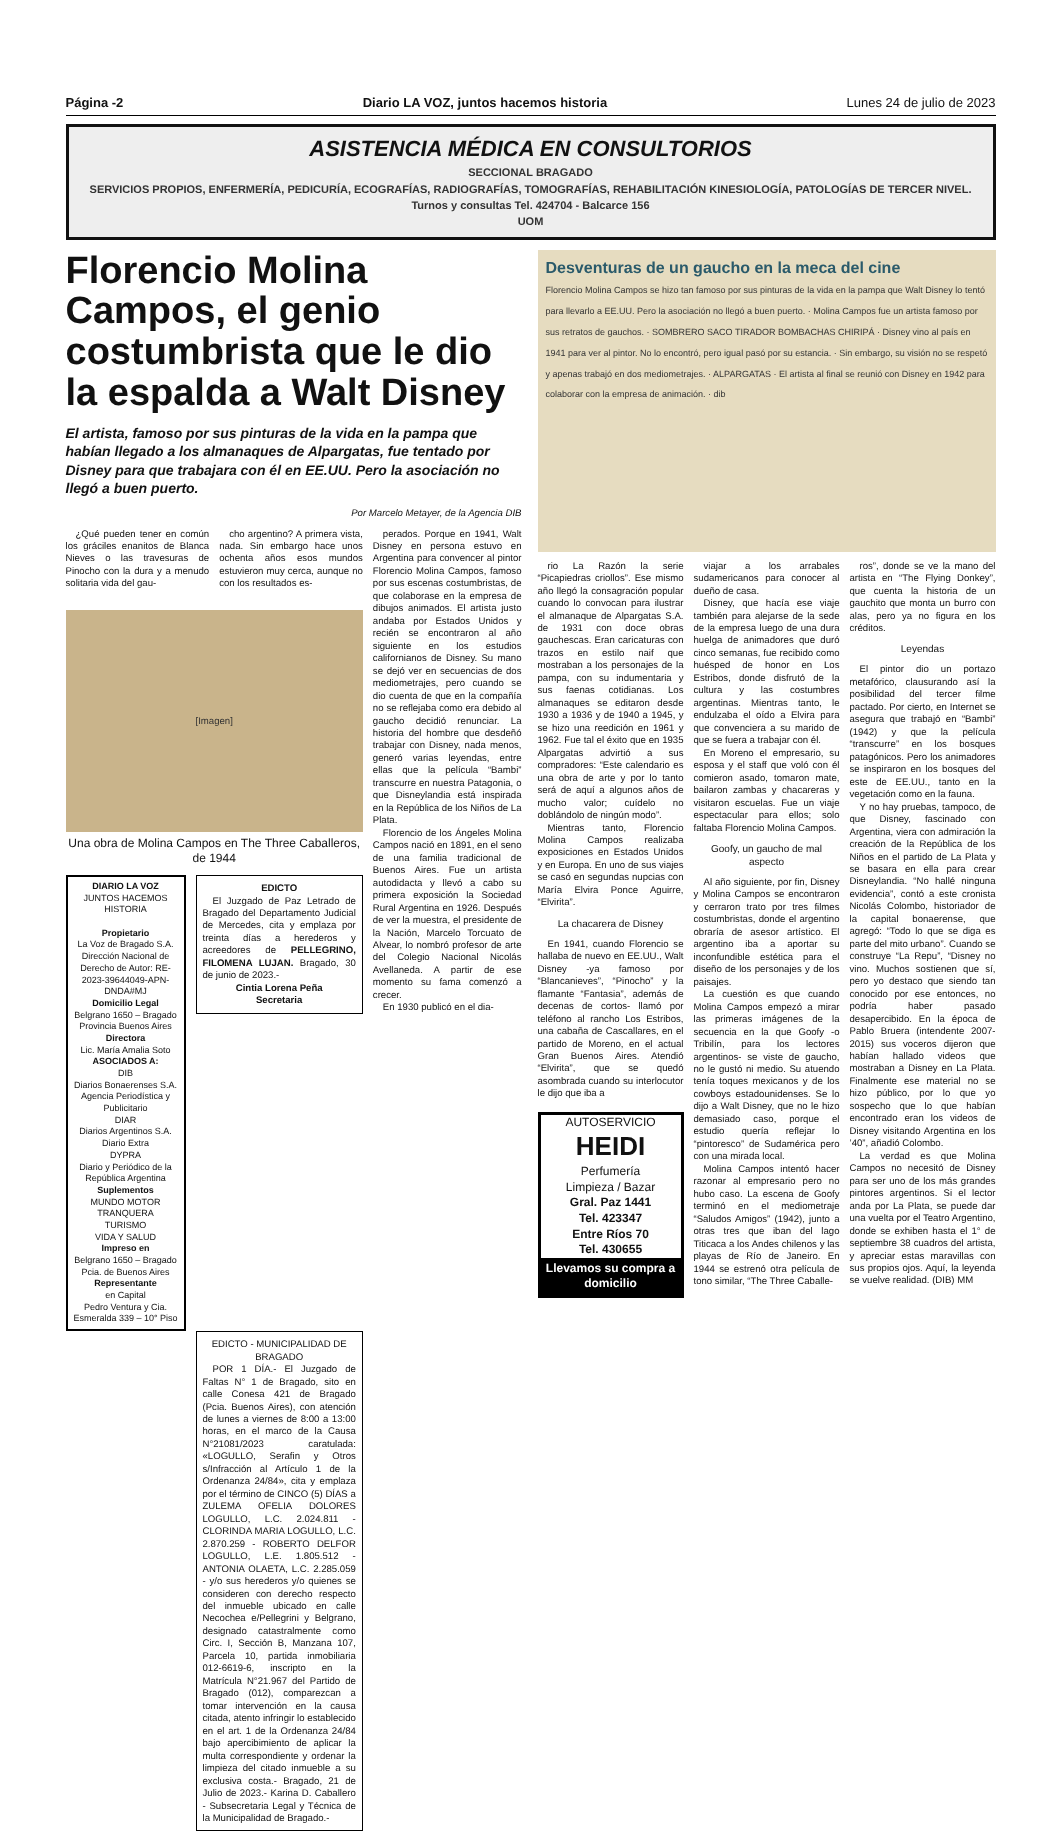Página -2 Diario LA VOZ, juntos hacemos historia Lunes 24 de julio de 2023
ASISTENCIA MÉDICA EN CONSULTORIOS
SECCIONAL BRAGADO
SERVICIOS PROPIOS, ENFERMERÍA, PEDICURÍA, ECOGRAFÍAS, RADIOGRAFÍAS, TOMOGRAFÍAS, REHABILITACIÓN KINESIOLOGÍA, PATOLOGÍAS DE TERCER NIVEL.
Turnos y consultas Tel. 424704 - Balcarce 156
UOM
Florencio Molina Campos, el genio costumbrista que le dio la espalda a Walt Disney
El artista, famoso por sus pinturas de la vida en la pampa que habían llegado a los almanaques de Alpargatas, fue tentado por Disney para que trabajara con él en EE.UU. Pero la asociación no llegó a buen puerto.
Por Marcelo Metayer, de la Agencia DIB
¿Qué pueden tener en común los gráciles enanitos de Blanca Nieves o las travesuras de Pinocho con la dura y a menudo solitaria vida del gau-
cho argentino? A primera vista, nada. Sin embargo hace unos ochenta años esos mundos estuvieron muy cerca, aunque no con los resultados es-
[Imagen]
Una obra de Molina Campos en The Three Caballeros, de 1944
DIARIO LA VOZ
JUNTOS HACEMOS HISTORIA
Propietario
La Voz de Bragado S.A.
Dirección Nacional de Derecho de Autor: RE-2023-39644049-APN-DNDA#MJ
Domicilio Legal
Belgrano 1650 – Bragado Provincia Buenos Aires
Directora
Lic. María Amalia Soto
ASOCIADOS A:
DIB
Diarios Bonaerenses S.A.
Agencia Periodística y Publicitario
DIAR
Diarios Argentinos S.A.
Diario Extra
DYPRA
Diario y Periódico de la República Argentina
Suplementos
MUNDO MOTOR
TRANQUERA
TURISMO
VIDA Y SALUD
Impreso en
Belgrano 1650 – Bragado Pcia. de Buenos Aires
Representante
en Capital
Pedro Ventura y Cia.
Esmeralda 339 – 10° Piso
EDICTO
El Juzgado de Paz Letrado de Bragado del Departamento Judicial de Mercedes, cita y emplaza por treinta días a herederos y acreedores de PELLEGRINO, FILOMENA LUJAN. Bragado, 30 de junio de 2023.-
Cintia Lorena Peña
Secretaria
EDICTO - MUNICIPALIDAD DE BRAGADO
POR 1 DÍA.- El Juzgado de Faltas N° 1 de Bragado, sito en calle Conesa 421 de Bragado (Pcia. Buenos Aires), con atención de lunes a viernes de 8:00 a 13:00 horas, en el marco de la Causa N°21081/2023 caratulada: «LOGULLO, Serafin y Otros s/Infracción al Artículo 1 de la Ordenanza 24/84», cita y emplaza por el término de CINCO (5) DÍAS a ZULEMA OFELIA DOLORES LOGULLO, L.C. 2.024.811 - CLORINDA MARIA LOGULLO, L.C. 2.870.259 - ROBERTO DELFOR LOGULLO, L.E. 1.805.512 - ANTONIA OLAETA, L.C. 2.285.059 - y/o sus herederos y/o quienes se consideren con derecho respecto del inmueble ubicado en calle Necochea e/Pellegrini y Belgrano, designado catastralmente como Circ. I, Sección B, Manzana 107, Parcela 10, partida inmobiliaria 012-6619-6, inscripto en la Matrícula N°21.967 del Partido de Bragado (012), comparezcan a tomar intervención en la causa citada, atento infringir lo establecido en el art. 1 de la Ordenanza 24/84 bajo apercibimiento de aplicar la multa correspondiente y ordenar la limpieza del citado inmueble a su exclusiva costa.- Bragado, 21 de Julio de 2023.- Karina D. Caballero - Subsecretaria Legal y Técnica de la Municipalidad de Bragado.-
perados. Porque en 1941, Walt Disney en persona estuvo en Argentina para convencer al pintor Florencio Molina Campos, famoso por sus escenas costumbristas, de que colaborase en la empresa de dibujos animados. El artista justo andaba por Estados Unidos y recién se encontraron al año siguiente en los estudios californianos de Disney. Su mano se dejó ver en secuencias de dos mediometrajes, pero cuando se dio cuenta de que en la compañía no se reflejaba como era debido al gaucho decidió renunciar. La historia del hombre que desdeñó trabajar con Disney, nada menos, generó varias leyendas, entre ellas que la película “Bambi” transcurre en nuestra Patagonia, o que Disneylandia está inspirada en la República de los Niños de La Plata.
Florencio de los Ángeles Molina Campos nació en 1891, en el seno de una familia tradicional de Buenos Aires. Fue un artista autodidacta y llevó a cabo su primera exposición la Sociedad Rural Argentina en 1926. Después de ver la muestra, el presidente de la Nación, Marcelo Torcuato de Alvear, lo nombró profesor de arte del Colegio Nacional Nicolás Avellaneda. A partir de ese momento su fama comenzó a crecer.
En 1930 publicó en el dia-
Desventuras de un gaucho en la meca del cine
Florencio Molina Campos se hizo tan famoso por sus pinturas de la vida en la pampa que Walt Disney lo tentó para llevarlo a EE.UU. Pero la asociación no llegó a buen puerto. · Molina Campos fue un artista famoso por sus retratos de gauchos. · SOMBRERO SACO TIRADOR BOMBACHAS CHIRIPÁ · Disney vino al país en 1941 para ver al pintor. No lo encontró, pero igual pasó por su estancia. · Sin embargo, su visión no se respetó y apenas trabajó en dos mediometrajes. · ALPARGATAS · El artista al final se reunió con Disney en 1942 para colaborar con la empresa de animación. · dib
rio La Razón la serie “Picapiedras criollos”. Ese mismo año llegó la consagración popular cuando lo convocan para ilustrar el almanaque de Alpargatas S.A. de 1931 con doce obras gauchescas. Eran caricaturas con trazos en estilo naif que mostraban a los personajes de la pampa, con su indumentaria y sus faenas cotidianas. Los almanaques se editaron desde 1930 a 1936 y de 1940 a 1945, y se hizo una reedición en 1961 y 1962. Fue tal el éxito que en 1935 Alpargatas advirtió a sus compradores: “Este calendario es una obra de arte y por lo tanto será de aquí a algunos años de mucho valor; cuídelo no doblándolo de ningún modo”.
Mientras tanto, Florencio Molina Campos realizaba exposiciones en Estados Unidos y en Europa. En uno de sus viajes se casó en segundas nupcias con María Elvira Ponce Aguirre, “Elvirita”.
La chacarera de Disney
En 1941, cuando Florencio se hallaba de nuevo en EE.UU., Walt Disney -ya famoso por “Blancanieves”, “Pinocho” y la flamante “Fantasia”, además de decenas de cortos- llamó por teléfono al rancho Los Estribos, una cabaña de Cascallares, en el partido de Moreno, en el actual Gran Buenos Aires. Atendió “Elvirita”, que se quedó asombrada cuando su interlocutor le dijo que iba a
AUTOSERVICIO
HEIDI
Perfumería
Limpieza / Bazar
Gral. Paz 1441
Tel. 423347
Entre Ríos 70
Tel. 430655
Llevamos su compra a domicilio
viajar a los arrabales sudamericanos para conocer al dueño de casa.
Disney, que hacía ese viaje también para alejarse de la sede de la empresa luego de una dura huelga de animadores que duró cinco semanas, fue recibido como huésped de honor en Los Estribos, donde disfrutó de la cultura y las costumbres argentinas. Mientras tanto, le endulzaba el oído a Elvira para que convenciera a su marido de que se fuera a trabajar con él.
En Moreno el empresario, su esposa y el staff que voló con él comieron asado, tomaron mate, bailaron zambas y chacareras y visitaron escuelas. Fue un viaje espectacular para ellos; solo faltaba Florencio Molina Campos.
Goofy, un gaucho de mal aspecto
Al año siguiente, por fin, Disney y Molina Campos se encontraron y cerraron trato por tres filmes costumbristas, donde el argentino obraría de asesor artístico. El argentino iba a aportar su inconfundible estética para el diseño de los personajes y de los paisajes.
La cuestión es que cuando Molina Campos empezó a mirar las primeras imágenes de la secuencia en la que Goofy -o Tribilín, para los lectores argentinos- se viste de gaucho, no le gustó ni medio. Su atuendo tenía toques mexicanos y de los cowboys estadounidenses. Se lo dijo a Walt Disney, que no le hizo demasiado caso, porque el estudio quería reflejar lo “pintoresco” de Sudamérica pero con una mirada local.
Molina Campos intentó hacer razonar al empresario pero no hubo caso. La escena de Goofy terminó en el mediometraje “Saludos Amigos” (1942), junto a otras tres que iban del lago Titicaca a los Andes chilenos y las playas de Río de Janeiro. En 1944 se estrenó otra película de tono similar, “The Three Caballe-
ros”, donde se ve la mano del artista en “The Flying Donkey”, que cuenta la historia de un gauchito que monta un burro con alas, pero ya no figura en los créditos.
Leyendas
El pintor dio un portazo metafórico, clausurando así la posibilidad del tercer filme pactado. Por cierto, en Internet se asegura que trabajó en “Bambi” (1942) y que la película “transcurre” en los bosques patagónicos. Pero los animadores se inspiraron en los bosques del este de EE.UU., tanto en la vegetación como en la fauna.
Y no hay pruebas, tampoco, de que Disney, fascinado con Argentina, viera con admiración la creación de la República de los Niños en el partido de La Plata y se basara en ella para crear Disneylandia. “No hallé ninguna evidencia”, contó a este cronista Nicolás Colombo, historiador de la capital bonaerense, que agregó: “Todo lo que se diga es parte del mito urbano”. Cuando se construye “La Repu”, “Disney no vino. Muchos sostienen que sí, pero yo destaco que siendo tan conocido por ese entonces, no podría haber pasado desapercibido. En la época de Pablo Bruera (intendente 2007-2015) sus voceros dijeron que habían hallado videos que mostraban a Disney en La Plata. Finalmente ese material no se hizo público, por lo que yo sospecho que lo que habían encontrado eran los videos de Disney visitando Argentina en los ’40”, añadió Colombo.
La verdad es que Molina Campos no necesitó de Disney para ser uno de los más grandes pintores argentinos. Si el lector anda por La Plata, se puede dar una vuelta por el Teatro Argentino, donde se exhiben hasta el 1° de septiembre 38 cuadros del artista, y apreciar estas maravillas con sus propios ojos. Aquí, la leyenda se vuelve realidad. (DIB) MM